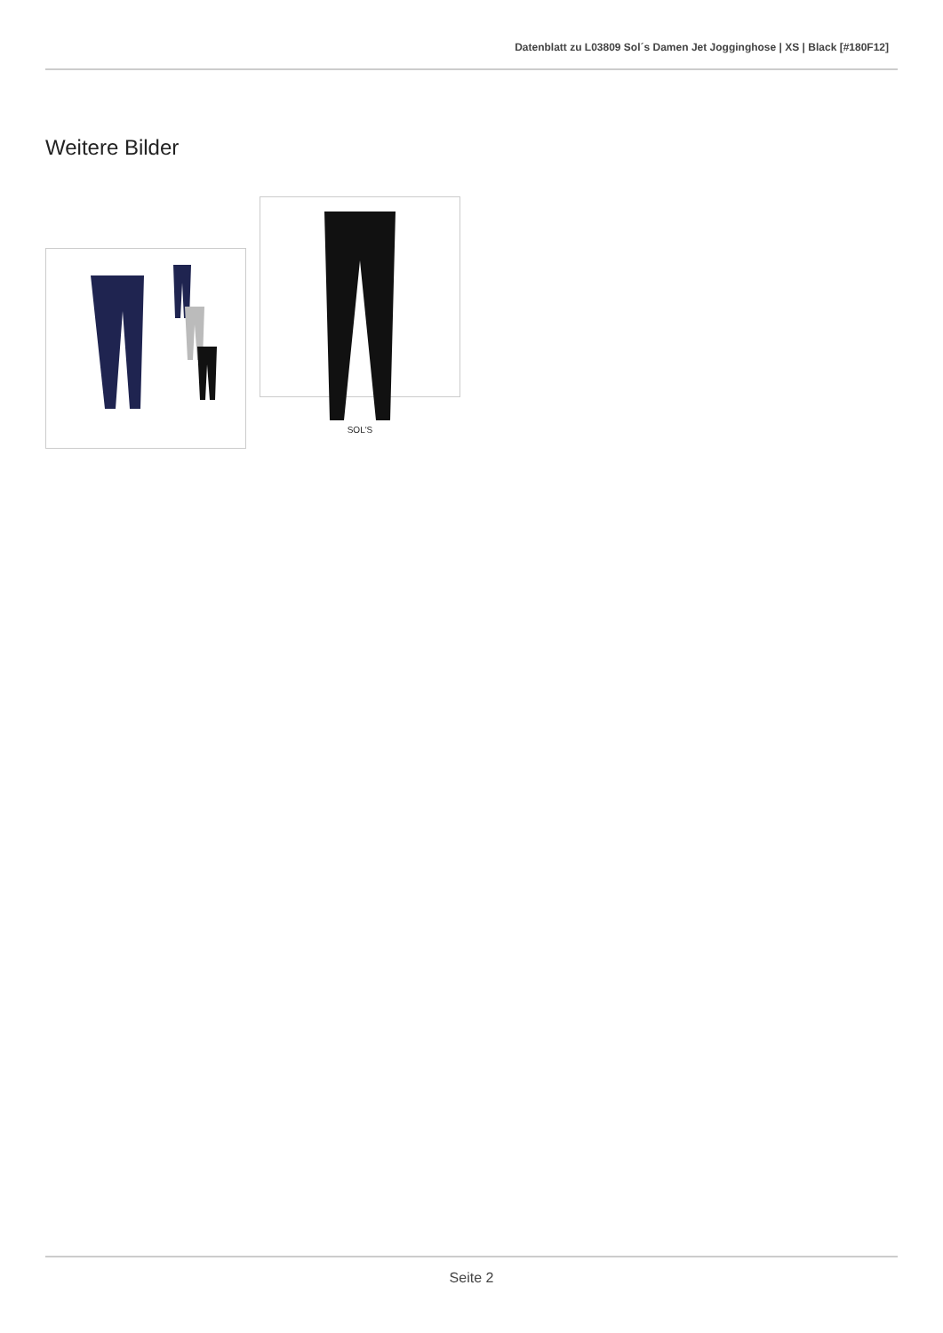Datenblatt zu L03809 Sol´s Damen Jet Jogginghose | XS | Black [#180F12]
Weitere Bilder
SOL'S
Seite 2